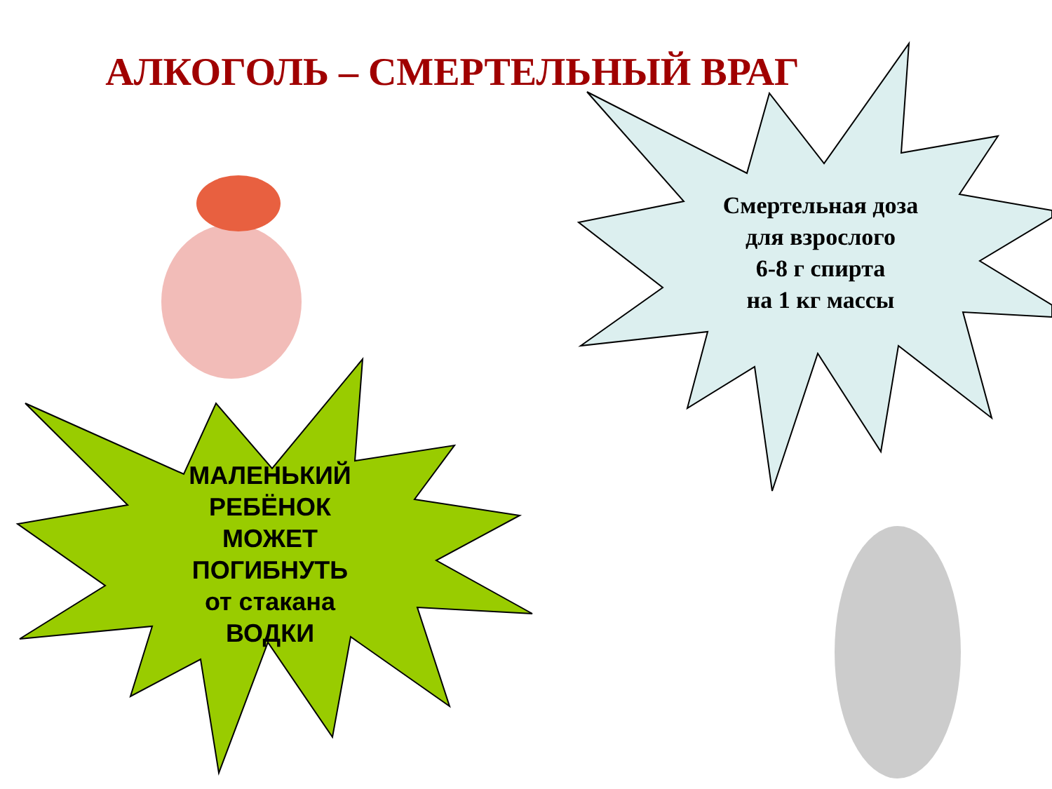АЛКОГОЛЬ – СМЕРТЕЛЬНЫЙ ВРАГ
Смертельная доза
для взрослого
6-8 г спирта
на 1 кг массы
МАЛЕНЬКИЙ
РЕБЁНОК
МОЖЕТ
ПОГИБНУТЬ
от стакана
ВОДКИ